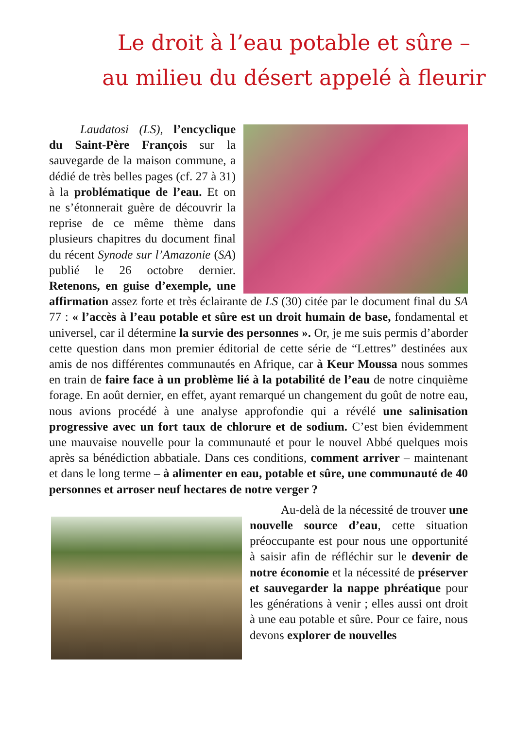Le droit à l’eau potable et sûre –
au milieu du désert appelé à fleurir
Laudatosi (LS), l’encyclique du Saint-Père François sur la sauvegarde de la maison commune, a dédié de très belles pages (cf. 27 à 31) à la problématique de l’eau. Et on ne s’étonnerait guère de découvrir la reprise de ce même thème dans plusieurs chapitres du document final du récent Synode sur l’Amazonie (SA) publié le 26 octobre dernier. Retenons, en guise d’exemple, une affirmation assez forte et très éclairante de LS (30) citée par le document final du SA 77 : « l’accès à l’eau potable et sûre est un droit humain de base, fondamental et universel, car il détermine la survie des personnes ». Or, je me suis permis d’aborder cette question dans mon premier éditorial de cette série de “Lettres” destinées aux amis de nos différentes communautés en Afrique, car à Keur Moussa nous sommes en train de faire face à un problème lié à la potabilité de l’eau de notre cinquième forage. En août dernier, en effet, ayant remarqué un changement du goût de notre eau, nous avions procédé à une analyse approfondie qui a révélé une salinisation progressive avec un fort taux de chlorure et de sodium. C’est bien évidemment une mauvaise nouvelle pour la communauté et pour le nouvel Abbé quelques mois après sa bénédiction abbatiale. Dans ces conditions, comment arriver – maintenant et dans le long terme – à alimenter en eau, potable et sûre, une communauté de 40 personnes et arroser neuf hectares de notre verger ?
Au-delà de la nécessité de trouver une nouvelle source d’eau, cette situation préoccupante est pour nous une opportunité à saisir afin de réfléchir sur le devenir de notre économie et la nécessité de préserver et sauvegarder la nappe phréatique pour les générations à venir ; elles aussi ont droit à une eau potable et sûre. Pour ce faire, nous devons explorer de nouvelles